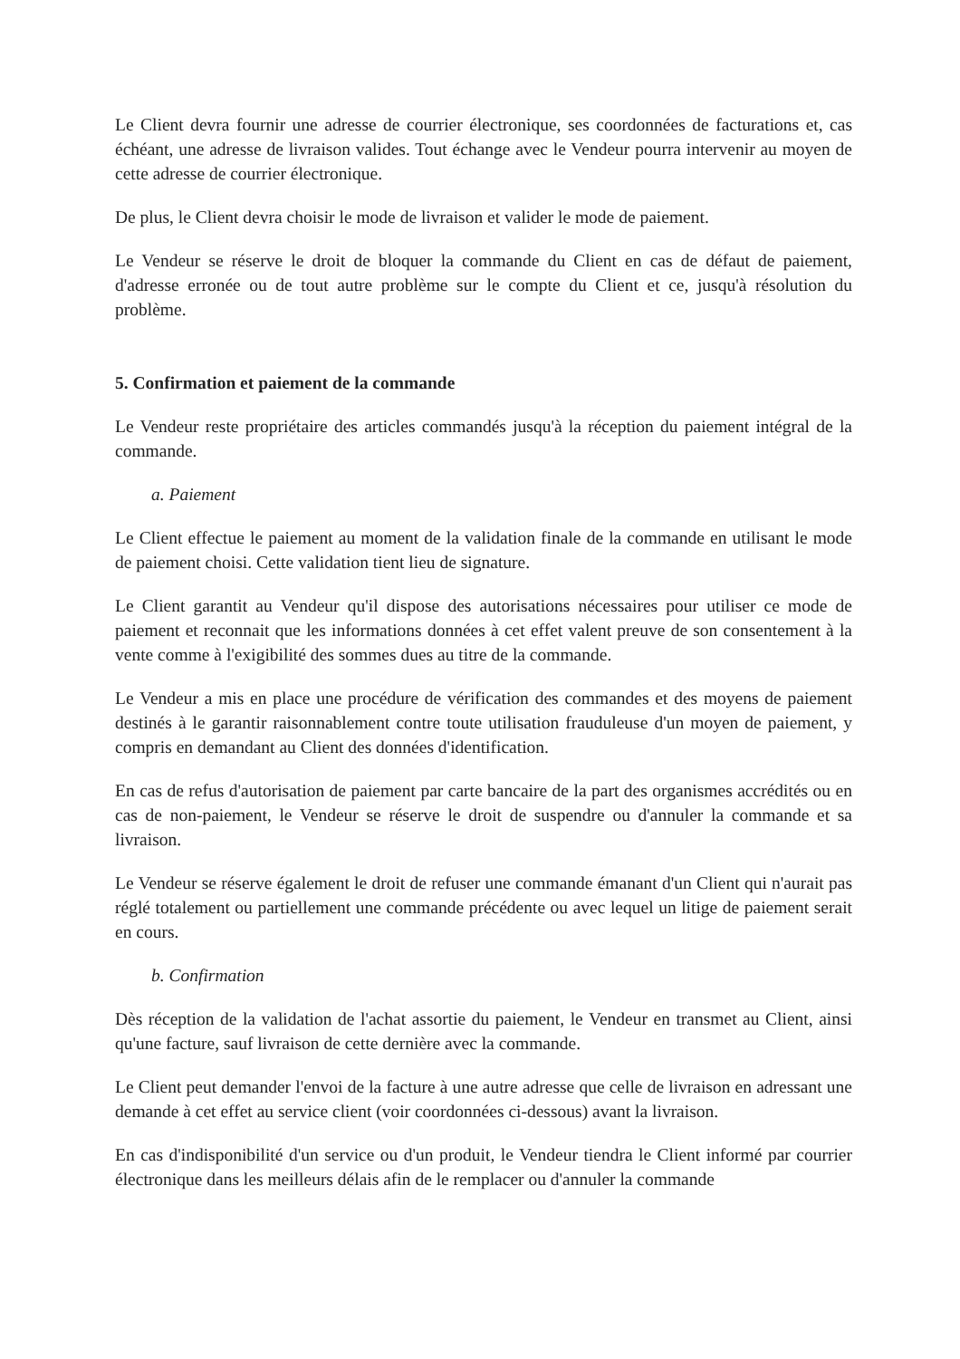Le Client devra fournir une adresse de courrier électronique, ses coordonnées de facturations et, cas échéant, une adresse de livraison valides. Tout échange avec le Vendeur pourra intervenir au moyen de cette adresse de courrier électronique.
De plus, le Client devra choisir le mode de livraison et valider le mode de paiement.
Le Vendeur se réserve le droit de bloquer la commande du Client en cas de défaut de paiement, d'adresse erronée ou de tout autre problème sur le compte du Client et ce, jusqu'à résolution du problème.
5. Confirmation et paiement de la commande
Le Vendeur reste propriétaire des articles commandés jusqu'à la réception du paiement intégral de la commande.
a. Paiement
Le Client effectue le paiement au moment de la validation finale de la commande en utilisant le mode de paiement choisi. Cette validation tient lieu de signature.
Le Client garantit au Vendeur qu'il dispose des autorisations nécessaires pour utiliser ce mode de paiement et reconnait que les informations données à cet effet valent preuve de son consentement à la vente comme à l'exigibilité des sommes dues au titre de la commande.
Le Vendeur a mis en place une procédure de vérification des commandes et des moyens de paiement destinés à le garantir raisonnablement contre toute utilisation frauduleuse d'un moyen de paiement, y compris en demandant au Client des données d'identification.
En cas de refus d'autorisation de paiement par carte bancaire de la part des organismes accrédités ou en cas de non-paiement, le Vendeur se réserve le droit de suspendre ou d'annuler la commande et sa livraison.
Le Vendeur se réserve également le droit de refuser une commande émanant d'un Client qui n'aurait pas réglé totalement ou partiellement une commande précédente ou avec lequel un litige de paiement serait en cours.
b. Confirmation
Dès réception de la validation de l'achat assortie du paiement, le Vendeur en transmet au Client, ainsi qu'une facture, sauf livraison de cette dernière avec la commande.
Le Client peut demander l'envoi de la facture à une autre adresse que celle de livraison en adressant une demande à cet effet au service client (voir coordonnées ci-dessous) avant la livraison.
En cas d'indisponibilité d'un service ou d'un produit, le Vendeur tiendra le Client informé par courrier électronique dans les meilleurs délais afin de le remplacer ou d'annuler la commande